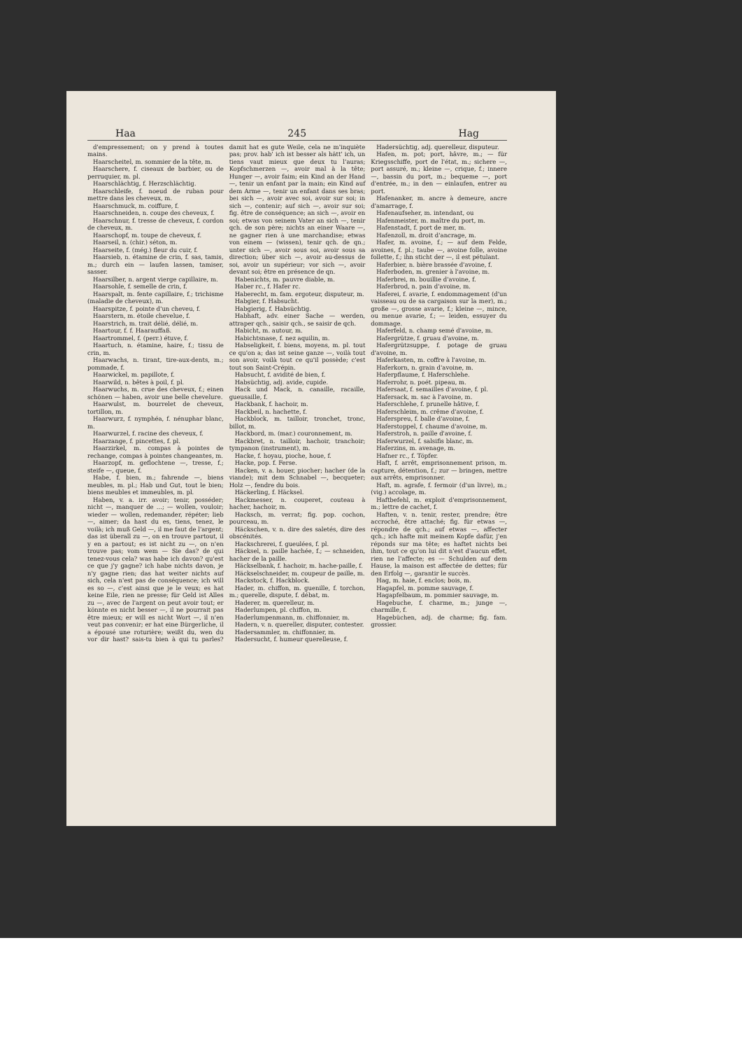Haa 245 Hag
d'empressement; on y prend à toutes mains.
Haarscheitel, m. sommier de la tête, m.
Haarschere, f. ciseaux de barbier, ou de perruquier, m. pl.
Haarschlächtig, f. Herzschlächtig.
Haarschleife, f. noeud de ruban pour mettre dans les cheveux, m.
Haarschmuck, m. coiffure, f.
Haarschneiden, n. coupe des cheveux, f.
Haarschnur, f. tresse de cheveux, f. cordon de cheveux, m.
Haarschopf, m. toupe de cheveux, f.
Haarseil, n. (chir.) séton, m.
Haarseite, f. (még.) fleur du cuir, f.
Haarsieb, n. étamine de crin, f. sas, tamis, m.; durch ein — laufen lassen, tamiser, sasser.
Haarsilber, n. argent vierge capillaire, m.
Haarsohle, f. semelle de crin, f.
Haarspalt, m. fente capillaire, f.; trichisme (maladie de cheveux), m.
Haarspitze, f. pointe d'un cheveu, f.
Haarstern, m. étoile chevelue, f.
Haarstrich, m. trait délié, délié, m.
Haartour, f. f. Haarauffaß.
Haartrommel, f. (perr.) étuve, f.
Haartuch, n. étamine, haire, f.; tissu de crin, m.
Haarwachs, n. tirant, tire-aux-dents, m.; pommade, f.
Haarwickel, m. papillote, f.
Haarwild, n. bêtes à poil, f. pl.
Haarwuchs, m. crue des cheveux, f.; einen schönen — haben, avoir une belle chevelure.
Haarwulst, m. bourrelet de cheveux, tortillon, m.
Haarwurz, f. nymphéa, f. nénuphar blanc, m.
Haarwurzel, f. racine des cheveux, f.
Haarzange, f. pincettes, f. pl.
Haarzirkel, m. compas à pointes de rechange, compas à pointes changeantes, m.
Haarzopf, m. geflochtene —, tresse, f.; steife —, queue, f.
Habe, f. bien, m.; fahrende —, biens meubles, m. pl.; Hab und Gut, tout le bien; biens meubles et immeubles, m. pl.
Haben, v. a. irr. avoir; tenir, posséder; nicht —, manquer de ...; — wollen, vouloir; wieder — wollen, redemander, répéter; lieb —, aimer; da hast du es, tiens, tenez, le voilà; ich muß Geld —, il me faut de l'argent; das ist überall zu —, on en trouve partout, il y en a partout; es ist nicht zu —, on n'en trouve pas; vom wem — Sie das? de qui tenez-vous cela? was habe ich davon? qu'est ce que j'y gagne? ich habe nichts davon, je n'y gagne rien; das hat weiter nichts auf sich, cela n'est pas de conséquence; ich will es so —, c'est ainsi que je le veux; es hat keine Eile, rien ne presse; für Geld ist Alles zu —, avec de l'argent on peut avoir tout; er könnte es nicht besser —, il ne pourrait pas être mieux; er will es nicht Wort —, il n'en veut pas convenir; er hat eine Bürgerliche, il a épousé une roturière; weißt du, wen du vor dir hast? sais-tu bien à qui tu parles? damit hat es gute Weile, cela ne m'inquiète pas; prov. hab' ich ist besser als hätt' ich, un tiens vaut mieux que deux tu l'auras; Kopfschmerzen —, avoir mal à la tête; Hunger —, avoir faim; ein Kind an der Hand —, tenir un enfant par la main; ein Kind auf dem Arme —, tenir un enfant dans ses bras; bei sich —, avoir avec soi, avoir sur soi; in sich —, contenir; auf sich —, avoir sur soi; fig. être de conséquence; an sich —, avoir en soi; etwas von seinem Vater an sich —, tenir qch. de son père; nichts an einer Waare —, ne gagner rien à une marchandise; etwas von einem — (wissen), tenir qch. de qn.; unter sich —, avoir sous soi, avoir sous sa direction; über sich —, avoir au-dessus de soi, avoir un supérieur; vor sich —, avoir devant soi; être en présence de qn.
Habenichts, m. pauvre diable, m.
Haber rc., f. Hafer rc.
Haberecht, m. fam. ergoteur, disputeur, m.
Habgier, f. Habsucht.
Habgierig, f. Habsüchtig.
Habhaft, adv. einer Sache — werden, attraper qch., saisir qch., se saisir de qch.
Habicht, m. autour, m.
Habichtsnase, f. nez aquilin, m.
Habseligkeit, f. biens, moyens, m. pl. tout ce qu'on a; das ist seine ganze —, voilà tout son avoir, voilà tout ce qu'il possède; c'est tout son Saint-Crépin.
Habsucht, f. avidité de bien, f.
Habsüchtig, adj. avide, cupide.
Hack und Mack, n. canaille, racaille, gueusaille, f.
Hackbank, f. hachoir, m.
Hackbeil, n. hachette, f.
Hackblock, m. tailloir, tronchet, tronc, billot, m.
Hackbord, m. (mar.) couronnement, m.
Hackbret, n. tailloir, hachoir, tranchoir; tympanon (instrument), m.
Hacke, f. hoyau, pioche, houe, f.
Hacke, pop. f. Ferse.
Hacken, v. a. houer, piocher; hacher (de la viande); mit dem Schnabel —, becqueter; Holz —, fendre du bois.
Häckerling, f. Häcksel.
Hackmesser, n. couperet, couteau à hacher, hachoir, m.
Hacksch, m. verrat; fig. pop. cochon, pourceau, m.
Häckschen, v. n. dire des saletés, dire des obscénités.
Hackschrerei, f. gueulées, f. pl.
Häcksel, n. paille hachée, f.; — schneiden, hacher de la paille.
Häckselbank, f. hachoir, m. hache-paille, f.
Häckselschneider, m. coupeur de paille, m.
Hackstock, f. Hackblock.
Hader, m. chiffon, m. guenille, f. torchon, m.; querelle, dispute, f. débat, m.
Haderer, m. querelleur, m.
Haderlumpen, pl. chiffon, m.
Haderlumpenmann, m. chiffonnier, m.
Hadern, v. n. quereller, disputer, contester.
Hadersammler, m. chiffonnier, m.
Hadersucht, f. humeur querelleuse, f.
Hadersüchtig, adj. querelleur, disputeur.
Hafen, m. pot; port, hâvre, m.; — für Kriegsschiffe, port de l'état, m.; sichere —, port assuré, m.; kleine —, crique, f.; innere —, bassin du port, m.; bequeme —, port d'entrée, m.; in den — einlaufen, entrer au port.
Hafenanker, m. ancre à demeure, ancre d'amarrage, f.
Hafenaufseher, m. intendant, ou
Hafenmeister, m. maître du port, m.
Hafenstadt, f. port de mer, m.
Hafenzoll, m. droit d'ancrage, m.
Hafer, m. avoine, f.; — auf dem Felde, avoines, f. pl.; taube —, avoine folle, avoine follette, f.; ihn sticht der —, il est pétulant.
Haferbier, n. bière brassée d'avoine, f.
Haferboden, m. grenier à l'avoine, m.
Haferbrei, m. bouillie d'avoine, f.
Haferbrod, n. pain d'avoine, m.
Haferei, f. avarie, f. endommagement (d'un vaisseau ou de sa cargaison sur la mer), m.; große —, grosse avarie, f.; kleine —, mince, ou menue avarie, f.; — leiden, essuyer du dommage.
Haferfeld, n. champ semé d'avoine, m.
Hafergrütze, f. gruau d'avoine, m.
Hafergrützsuppe, f. potage de gruau d'avoine, m.
Haferkasten, m. coffre à l'avoine, m.
Haferkorn, n. grain d'avoine, m.
Haferpflaume, f. Haferschlehe.
Haferrohr, n. poét. pipeau, m.
Hafersaat, f. semailles d'avoine, f. pl.
Hafersack, m. sac à l'avoine, m.
Haferschlehe, f. prunelle hâtive, f.
Haferschleim, m. crême d'avoine, f.
Haferspreu, f. balle d'avoine, f.
Haferstoppel, f. chaume d'avoine, m.
Haferstroh, n. paille d'avoine, f.
Haferwurzel, f. salsifis blanc, m.
Haferzins, m. avenage, m.
Hafner rc., f. Töpfer.
Haft, f. arrêt, emprisonnement prison, m. capture, détention, f.; zur — bringen, mettre aux arrêts, emprisonner.
Haft, m. agrafe, f. fermoir (d'un livre), m.; (vig.) accolage, m.
Haftbefehl, m. exploit d'emprisonnement, m.; lettre de cachet, f.
Haften, v. n. tenir, rester, prendre; être accroché, être attaché; fig. für etwas —, répondre de qch.; auf etwas —, affecter qch.; ich hafte mit meinem Kopfe dafür, j'en réponds sur ma tête; es haftet nichts bei ihm, tout ce qu'on lui dit n'est d'aucun effet, rien ne l'affecte; es — Schulden auf dem Hause, la maison est affectée de dettes; für den Erfolg —, garantir le succès.
Hag, m. haie, f. enclos; bois, m.
Hagapfel, m. pomme sauvage, f.
Hagapfelbaum, m. pommier sauvage, m.
Hagebuche, f. charme, m.; junge —, charmille, f.
Hagebüchen, adj. de charme; fig. fam. grossier.